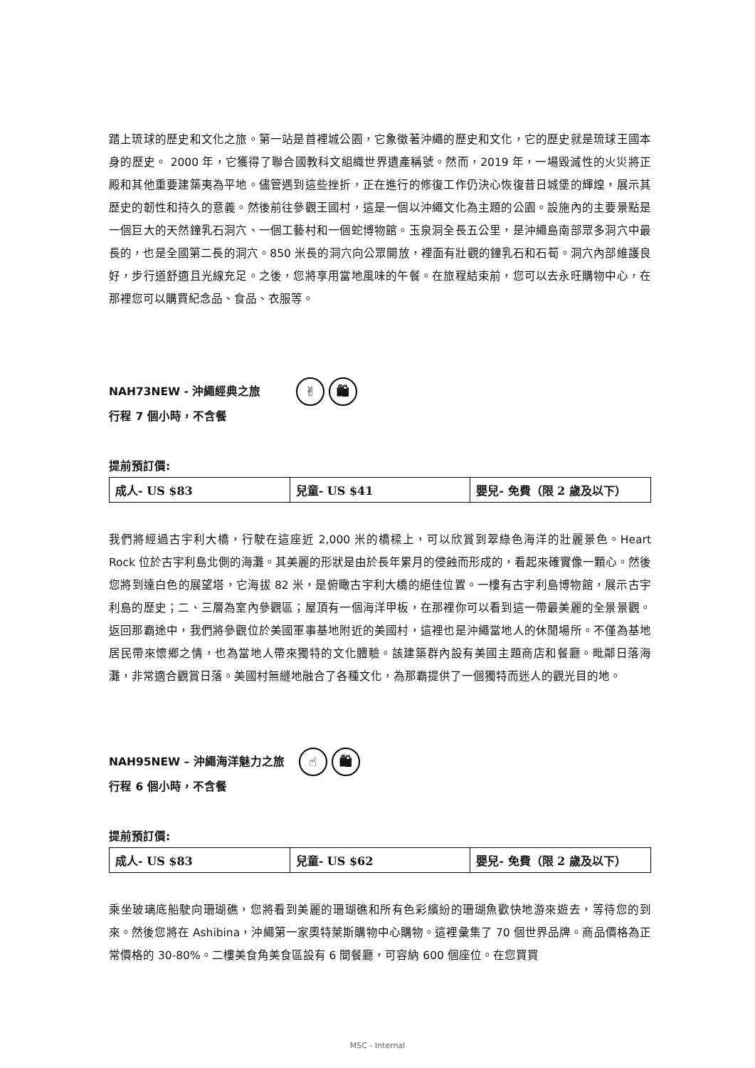踏上琉球的歷史和文化之旅。第一站是首裡城公園，它象徵著沖繩的歷史和文化，它的歷史就是琉球王國本身的歷史。 2000 年，它獲得了聯合國教科文組織世界遺產稱號。然而，2019 年，一場毀滅性的火災將正殿和其他重要建築夷為平地。儘管遇到這些挫折，正在進行的修復工作仍決心恢復昔日城堡的輝煌，展示其歷史的韌性和持久的意義。然後前往參觀王國村，這是一個以沖繩文化為主題的公園。設施內的主要景點是一個巨大的天然鐘乳石洞穴、一個工藝村和一個蛇博物館。玉泉洞全長五公里，是沖繩島南部眾多洞穴中最長的，也是全國第二長的洞穴。850 米長的洞穴向公眾開放，裡面有壯觀的鐘乳石和石筍。洞穴內部維護良好，步行道舒適且光線充足。之後，您將享用當地風味的午餐。在旅程結束前，您可以去永旺購物中心，在那裡您可以購買紀念品、食品、衣服等。
NAH73NEW - 沖繩經典之旅 ✌ 🛍
行程 7 個小時，不含餐
提前預訂價:
| 成人- US $83 | 兒童- US $41 | 嬰兒- 免費（限 2 歲及以下） |
我們將經過古宇利大橋，行駛在這座近 2,000 米的橋樑上，可以欣賞到翠綠色海洋的壯麗景色。Heart Rock 位於古宇利島北側的海灘。其美麗的形狀是由於長年累月的侵蝕而形成的，看起來確實像一顆心。然後您將到達白色的展望塔，它海拔 82 米，是俯瞰古宇利大橋的絕佳位置。一樓有古宇利島博物館，展示古宇利島的歷史；二、三層為室內參觀區；屋頂有一個海洋甲板，在那裡你可以看到這一帶最美麗的全景景觀。返回那霸途中，我們將參觀位於美國軍事基地附近的美國村，這裡也是沖繩當地人的休閒場所。不僅為基地居民帶來懷鄉之情，也為當地人帶來獨特的文化體驗。該建築群內設有美國主題商店和餐廳。毗鄰日落海灘，非常適合觀賞日落。美國村無縫地融合了各種文化，為那霸提供了一個獨特而迷人的觀光目的地。
NAH95NEW – 沖繩海洋魅力之旅 ☝ 🛍
行程 6 個小時，不含餐
提前預訂價:
| 成人- US $83 | 兒童- US $62 | 嬰兒- 免費（限 2 歲及以下） |
乘坐玻璃底船駛向珊瑚礁，您將看到美麗的珊瑚礁和所有色彩繽紛的珊瑚魚歡快地游來遊去，等待您的到來。然後您將在 Ashibina，沖繩第一家奧特萊斯購物中心購物。這裡彙集了 70 個世界品牌。商品價格為正常價格的 30-80%。二樓美食角美食區設有 6 間餐廳，可容納 600 個座位。在您買買
MSC - Internal